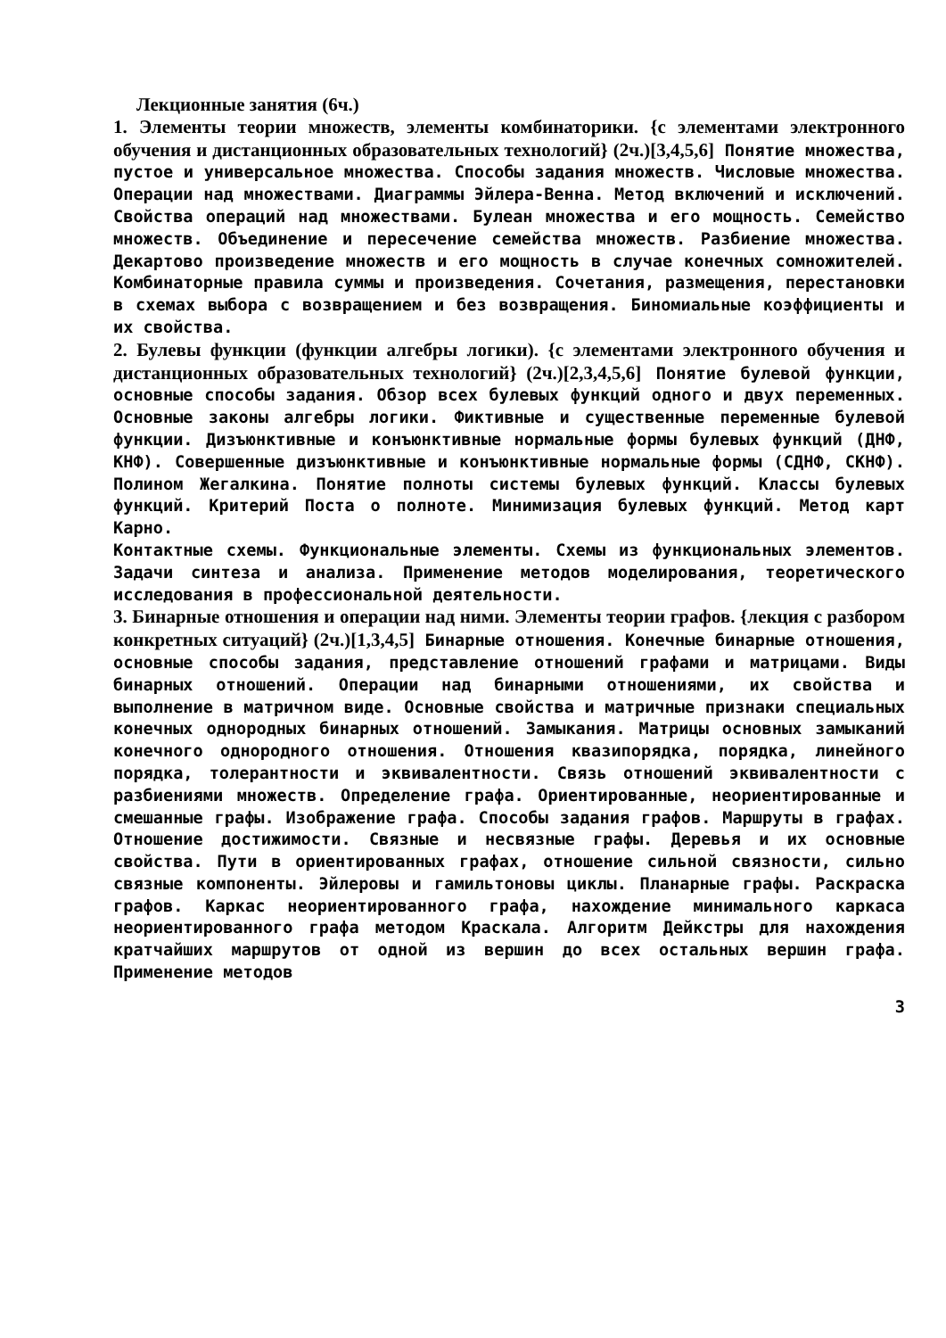Лекционные занятия (6ч.)
1. Элементы теории множеств, элементы комбинаторики. {с элементами электронного обучения и дистанционных образовательных технологий} (2ч.)[3,4,5,6] Понятие множества, пустое и универсальное множества. Способы задания множеств. Числовые множества. Операции над множествами. Диаграммы Эйлера-Венна. Метод включений и исключений. Свойства операций над множествами. Булеан множества и его мощность. Семейство множеств. Объединение и пересечение семейства множеств. Разбиение множества. Декартово произведение множеств и его мощность в случае конечных сомножителей. Комбинаторные правила суммы и произведения. Сочетания, размещения, перестановки в схемах выбора с возвращением и без возвращения. Биномиальные коэффициенты и их свойства.
2. Булевы функции (функции алгебры логики). {с элементами электронного обучения и дистанционных образовательных технологий} (2ч.)[2,3,4,5,6] Понятие булевой функции, основные способы задания. Обзор всех булевых функций одного и двух переменных. Основные законы алгебры логики. Фиктивные и существенные переменные булевой функции. Дизъюнктивные и конъюнктивные нормальные формы булевых функций (ДНФ, КНФ). Совершенные дизъюнктивные и конъюнктивные нормальные формы (СДНФ, СКНФ). Полином Жегалкина. Понятие полноты системы булевых функций. Классы булевых функций. Критерий Поста о полноте. Минимизация булевых функций. Метод карт Карно.
Контактные схемы. Функциональные элементы. Схемы из функциональных элементов. Задачи синтеза и анализа. Применение методов моделирования, теоретического исследования в профессиональной деятельности.
3. Бинарные отношения и операции над ними. Элементы теории графов. {лекция с разбором конкретных ситуаций} (2ч.)[1,3,4,5] Бинарные отношения. Конечные бинарные отношения, основные способы задания, представление отношений графами и матрицами. Виды бинарных отношений. Операции над бинарными отношениями, их свойства и выполнение в матричном виде. Основные свойства и матричные признаки специальных конечных однородных бинарных отношений. Замыкания. Матрицы основных замыканий конечного однородного отношения. Отношения квазипорядка, порядка, линейного порядка, толерантности и эквивалентности. Связь отношений эквивалентности с разбиениями множеств. Определение графа. Ориентированные, неориентированные и смешанные графы. Изображение графа. Способы задания графов. Маршруты в графах. Отношение достижимости. Связные и несвязные графы. Деревья и их основные свойства. Пути в ориентированных графах, отношение сильной связности, сильно связные компоненты. Эйлеровы и гамильтоновы циклы. Планарные графы. Раскраска графов. Каркас неориентированного графа, нахождение минимального каркаса неориентированного графа методом Краскала. Алгоритм Дейкстры для нахождения кратчайших маршрутов от одной из вершин до всех остальных вершин графа. Применение методов
3